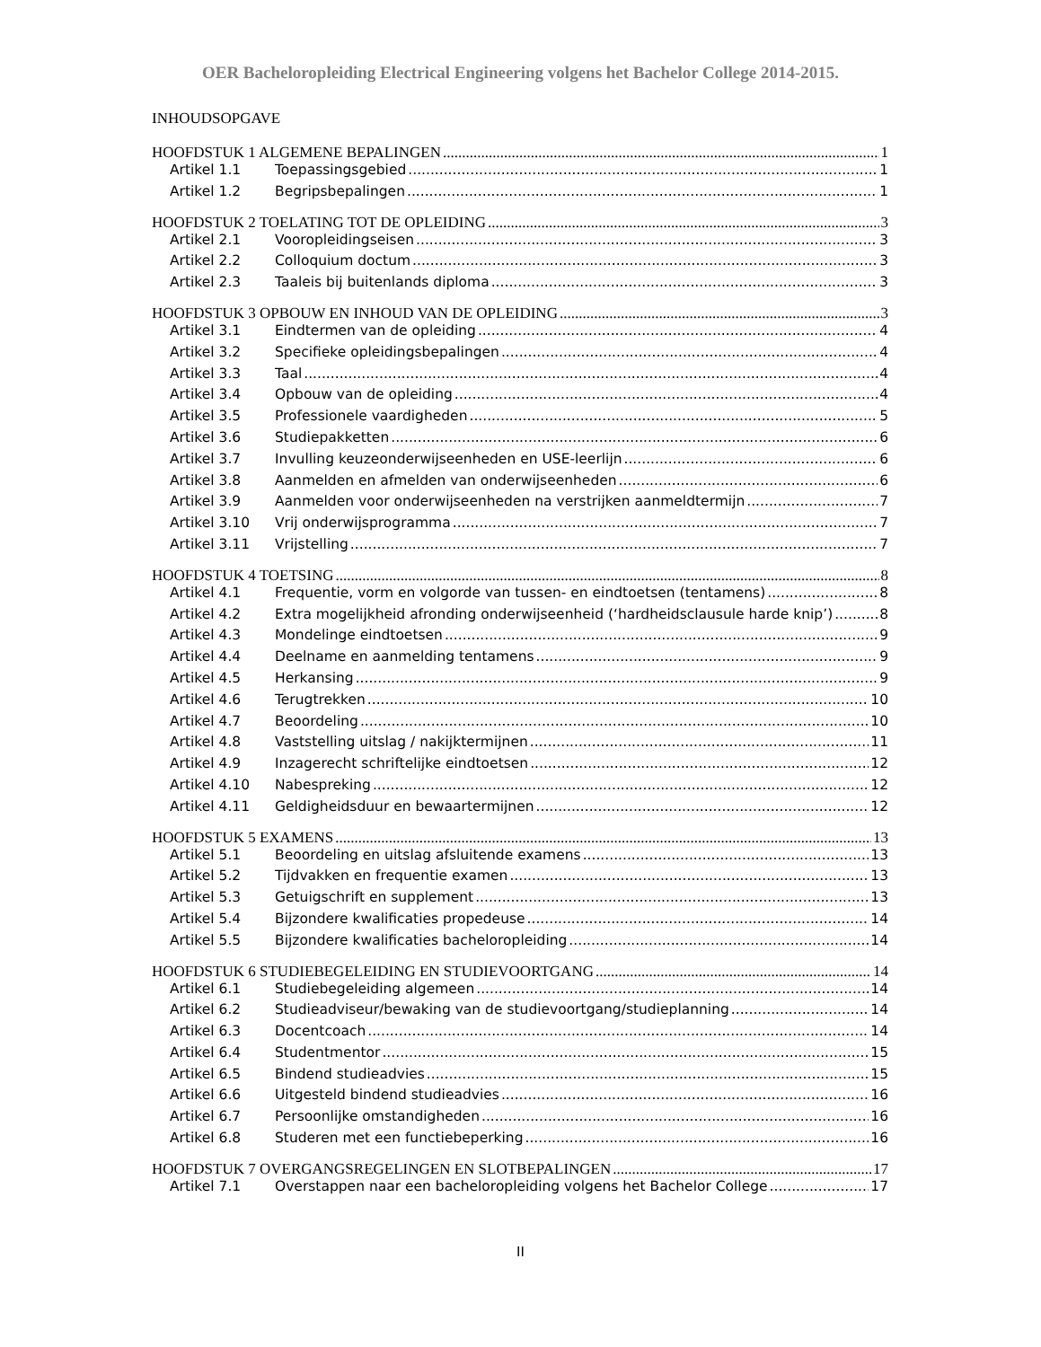OER Bacheloropleiding Electrical Engineering volgens het Bachelor College 2014-2015.
INHOUDSOPGAVE
HOOFDSTUK 1 ALGEMENE BEPALINGEN 1
Artikel 1.1 Toepassingsgebied 1
Artikel 1.2 Begripsbepalingen 1
HOOFDSTUK 2 TOELATING TOT DE OPLEIDING 3
Artikel 2.1 Vooropleidingseisen 3
Artikel 2.2 Colloquium doctum 3
Artikel 2.3 Taaleis bij buitenlands diploma 3
HOOFDSTUK 3 OPBOUW EN INHOUD VAN DE OPLEIDING 3
Artikel 3.1 Eindtermen van de opleiding 4
Artikel 3.2 Specifieke opleidingsbepalingen 4
Artikel 3.3 Taal 4
Artikel 3.4 Opbouw van de opleiding 4
Artikel 3.5 Professionele vaardigheden 5
Artikel 3.6 Studiepakketten 6
Artikel 3.7 Invulling keuzeonderwijseenheden en USE-leerlijn 6
Artikel 3.8 Aanmelden en afmelden van onderwijseenheden 6
Artikel 3.9 Aanmelden voor onderwijseenheden na verstrijken aanmeldtermijn 7
Artikel 3.10 Vrij onderwijsprogramma 7
Artikel 3.11 Vrijstelling 7
HOOFDSTUK 4 TOETSING 8
Artikel 4.1 Frequentie, vorm en volgorde van tussen- en eindtoetsen (tentamens) 8
Artikel 4.2 Extra mogelijkheid afronding onderwijseenheid (‘hardheidsclausule harde knip’) 8
Artikel 4.3 Mondelinge eindtoetsen 9
Artikel 4.4 Deelname en aanmelding tentamens 9
Artikel 4.5 Herkansing 9
Artikel 4.6 Terugtrekken 10
Artikel 4.7 Beoordeling 10
Artikel 4.8 Vaststelling uitslag / nakijktermijnen 11
Artikel 4.9 Inzagerecht schriftelijke eindtoetsen 12
Artikel 4.10 Nabespreking 12
Artikel 4.11 Geldigheidsduur en bewaartermijnen 12
HOOFDSTUK 5 EXAMENS 13
Artikel 5.1 Beoordeling en uitslag afsluitende examens 13
Artikel 5.2 Tijdvakken en frequentie examen 13
Artikel 5.3 Getuigschrift en supplement 13
Artikel 5.4 Bijzondere kwalificaties propedeuse 14
Artikel 5.5 Bijzondere kwalificaties bacheloropleiding 14
HOOFDSTUK 6 STUDIEBEGELEIDING EN STUDIEVOORTGANG 14
Artikel 6.1 Studiebegeleiding algemeen 14
Artikel 6.2 Studieadviseur/bewaking van de studievoortgang/studieplanning 14
Artikel 6.3 Docentcoach 14
Artikel 6.4 Studentmentor 15
Artikel 6.5 Bindend studieadvies 15
Artikel 6.6 Uitgesteld bindend studieadvies 16
Artikel 6.7 Persoonlijke omstandigheden 16
Artikel 6.8 Studeren met een functiebeperking 16
HOOFDSTUK 7 OVERGANGSREGELINGEN EN SLOTBEPALINGEN 17
Artikel 7.1 Overstappen naar een bacheloropleiding volgens het Bachelor College 17
II